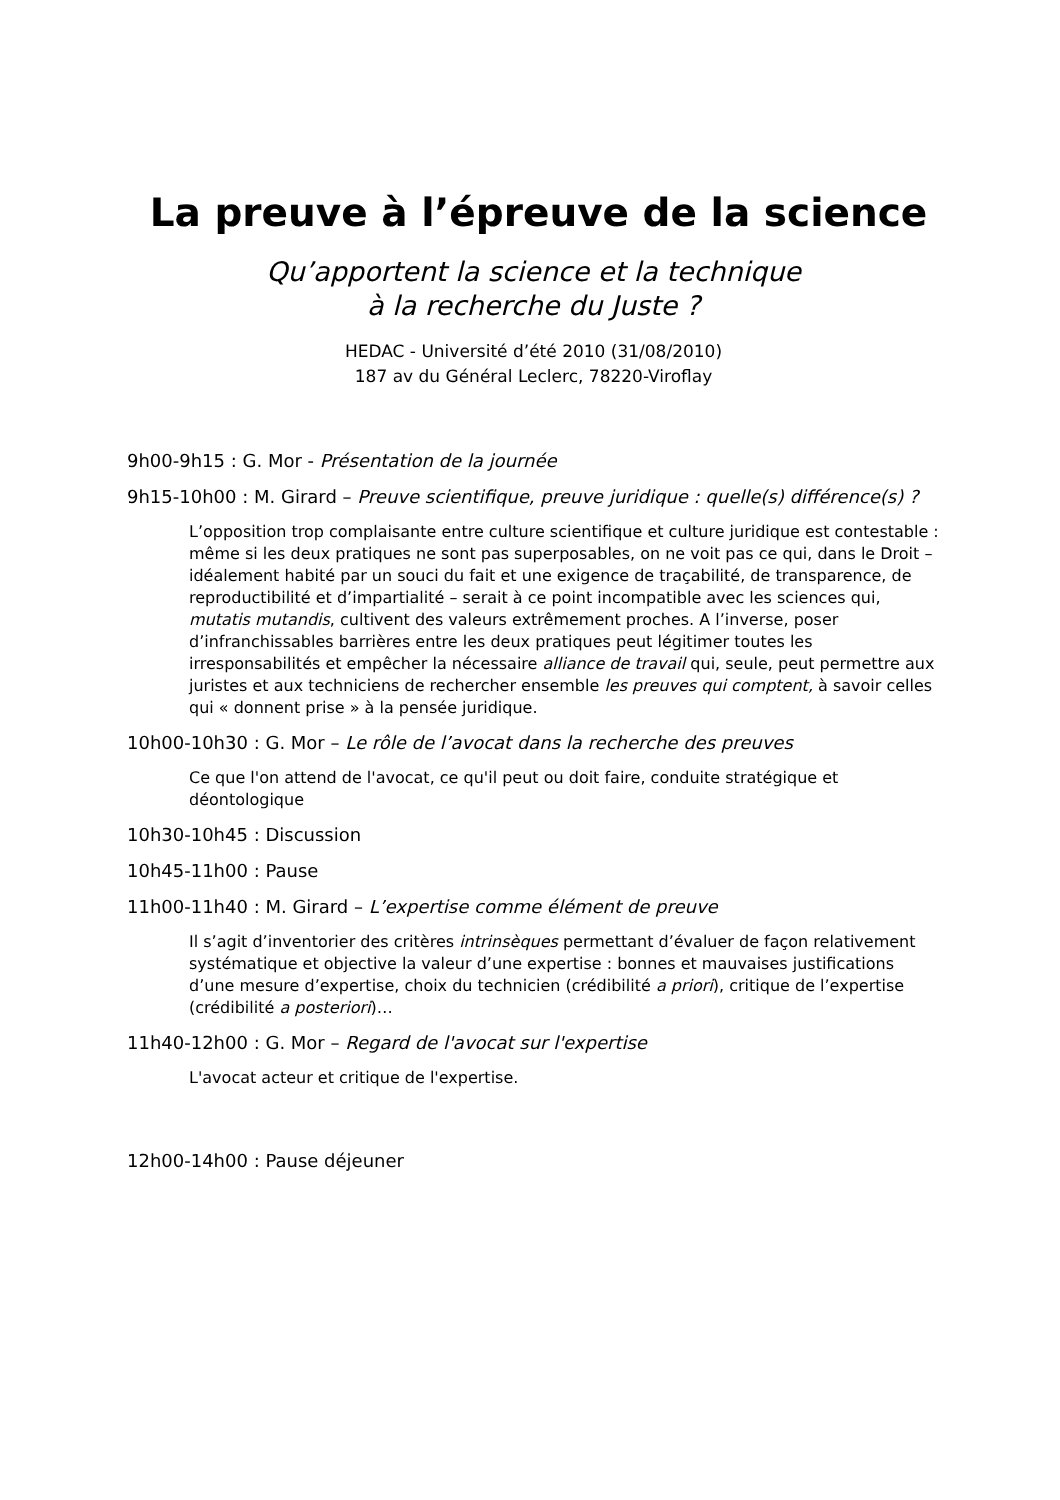La preuve à l’épreuve de la science
Qu’apportent la science et la technique
à la recherche du Juste ?
HEDAC - Université d’été 2010 (31/08/2010)
187 av du Général Leclerc, 78220-Viroflay
9h00-9h15 : G. Mor - Présentation de la journée
9h15-10h00 : M. Girard – Preuve scientifique, preuve juridique : quelle(s) différence(s) ?
L’opposition trop complaisante entre culture scientifique et culture juridique est contestable : même si les deux pratiques ne sont pas superposables, on ne voit pas ce qui, dans le Droit – idéalement habité par un souci du fait et une exigence de traçabilité, de transparence, de reproductibilité et d’impartialité – serait à ce point incompatible avec les sciences qui, mutatis mutandis, cultivent des valeurs extrêmement proches. A l’inverse, poser d’infranchissables barrières entre les deux pratiques peut légitimer toutes les irresponsabilités et empêcher la nécessaire alliance de travail qui, seule, peut permettre aux juristes et aux techniciens de rechercher ensemble les preuves qui comptent, à savoir celles qui « donnent prise » à la pensée juridique.
10h00-10h30 : G. Mor – Le rôle de l’avocat dans la recherche des preuves
Ce que l'on attend de l'avocat, ce qu'il peut ou doit faire, conduite stratégique et déontologique
10h30-10h45 : Discussion
10h45-11h00 : Pause
11h00-11h40 : M. Girard – L’expertise comme élément de preuve
Il s’agit d’inventorier des critères intrinsèques permettant d’évaluer de façon relativement systématique et objective la valeur d’une expertise : bonnes et mauvaises justifications d’une mesure d’expertise, choix du technicien (crédibilité a priori), critique de l’expertise (crédibilité a posteriori)…
11h40-12h00 : G. Mor – Regard de l'avocat sur l'expertise
L'avocat acteur et critique de l'expertise.
12h00-14h00 : Pause déjeuner